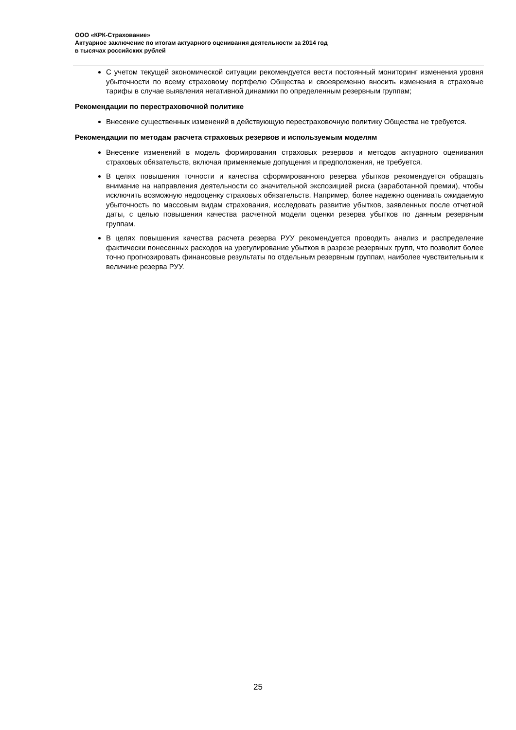ООО «КРК-Страхование»
Актуарное заключение по итогам актуарного оценивания деятельности за 2014 год
в тысячах российских рублей
С учетом текущей экономической ситуации рекомендуется вести постоянный мониторинг изменения уровня убыточности по всему страховому портфелю Общества и своевременно вносить изменения в страховые тарифы в случае выявления негативной динамики по определенным резервным группам;
Рекомендации по перестраховочной политике
Внесение существенных изменений в действующую перестраховочную политику Общества не требуется.
Рекомендации по методам расчета страховых резервов и используемым моделям
Внесение изменений в модель формирования страховых резервов и методов актуарного оценивания страховых обязательств, включая применяемые допущения и предположения, не требуется.
В целях повышения точности и качества сформированного резерва убытков рекомендуется обращать внимание на направления деятельности со значительной экспозицией риска (заработанной премии), чтобы исключить возможную недооценку страховых обязательств. Например, более надежно оценивать ожидаемую убыточность по массовым видам страхования, исследовать развитие убытков, заявленных после отчетной даты, с целью повышения качества расчетной модели оценки резерва убытков по данным резервным группам.
В целях повышения качества расчета резерва РУУ рекомендуется проводить анализ и распределение фактически понесенных расходов на урегулирование убытков в разрезе резервных групп, что позволит более точно прогнозировать финансовые результаты по отдельным резервным группам, наиболее чувствительным к величине резерва РУУ.
25